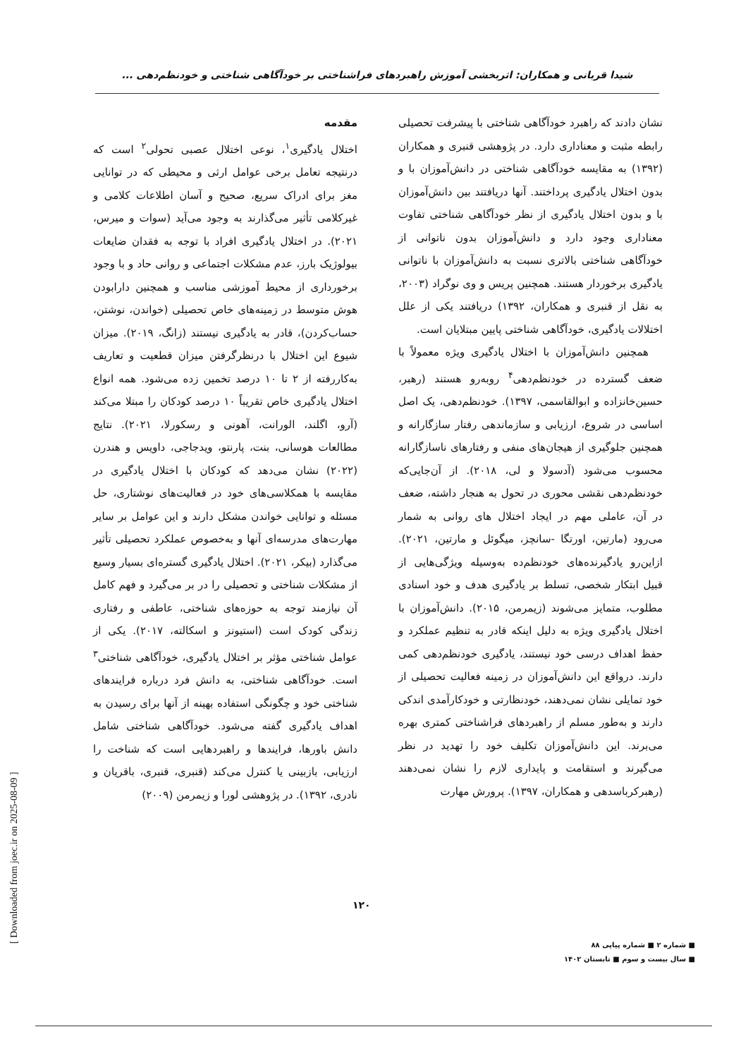شیدا قربانی و همکاران: اثربخشی آموزش راهبردهای فراشناختی بر خودآگاهی شناختی و خودنظم‌دهی ...
مقدمه
اختلال یادگیری<sup>۱</sup>، نوعی اختلال عصبی تحولی<sup>۲</sup> است که درنتیجه تعامل برخی عوامل ارثی و محیطی که در توانایی مغز برای ادراک سریع، صحیح و آسان اطلاعات کلامی و غیرکلامی تأثیر می‌گذارند به وجود می‌آید (سوات و میرس، ۲۰۲۱). در اختلال یادگیری افراد با توجه به فقدان ضایعات بیولوژیک بارز، عدم مشکلات اجتماعی و روانی حاد و با وجود برخورداری از محیط آموزشی مناسب و همچنین دارابودن هوش متوسط در زمینه‌های خاص تحصیلی (خواندن، نوشتن، حساب‌کردن)، قادر به یادگیری نیستند (زانگ، ۲۰۱۹). میزان شیوع این اختلال با درنظرگرفتن میزان قطعیت و تعاریف به‌کاررفته از ۲ تا ۱۰ درصد تخمین زده می‌شود. همه انواع اختلال یادگیری خاص تقریباً ۱۰ درصد کودکان را مبتلا می‌کند (آرو، اگلند، الورانت، آهونی و رسکورلا، ۲۰۲۱). نتایج مطالعات هوسانی، بنت، پارنتو، ویدجاجی، داویس و هندرن (۲۰۲۲) نشان می‌دهد که کودکان با اختلال یادگیری در مقایسه با همکلاسی‌های خود در فعالیت‌های نوشتاری، حل مسئله و توانایی خواندن مشکل دارند و این عوامل بر سایر مهارت‌های مدرسه‌ای آنها و به‌خصوص عملکرد تحصیلی تأثیر می‌گذارد (بیکر، ۲۰۲۱). اختلال یادگیری گستره‌ای بسیار وسیع از مشکلات شناختی و تحصیلی را در بر می‌گیرد و فهم کامل آن نیازمند توجه به حوزه‌های شناختی، عاطفی و رفتاری زندگی کودک است (استیونز و اسکالته، ۲۰۱۷). یکی از عوامل شناختی مؤثر بر اختلال یادگیری، خودآگاهی شناختی<sup>۳</sup> است. خودآگاهی شناختی، به دانش فرد درباره فرایندهای شناختی خود و چگونگی استفاده بهینه از آنها برای رسیدن به اهداف یادگیری گفته می‌شود. خودآگاهی شناختی شامل دانش باورها، فرایندها و راهبردهایی است که شناخت را ارزیابی، بازبینی یا کنترل می‌کند (قنبری، قنبری، باقریان و نادری، ۱۳۹۲). در پژوهشی لورا و زیمرمن (۲۰۰۹)
نشان دادند که راهبرد خودآگاهی شناختی با پیشرفت تحصیلی رابطه مثبت و معناداری دارد. در پژوهشی قنبری و همکاران (۱۳۹۲) به مقایسه خودآگاهی شناختی در دانش‌آموزان با و بدون اختلال یادگیری پرداختند. آنها دریافتند بین دانش‌آموزان با و بدون اختلال یادگیری از نظر خودآگاهی شناختی تفاوت معناداری وجود دارد و دانش‌آموزان بدون ناتوانی از خودآگاهی شناختی بالاتری نسبت به دانش‌آموزان با ناتوانی یادگیری برخوردار هستند. همچنین پریس و وی نوگراد (۲۰۰۳، به نقل از قنبری و همکاران، ۱۳۹۲) دریافتند یکی از علل اختلالات یادگیری، خودآگاهی شناختی پایین مبتلایان است.
همچنین دانش‌آموزان با اختلال یادگیری ویژه معمولاً با ضعف گسترده در خودنظم‌دهی<sup>۴</sup> روبه‌رو هستند (رهبر، حسین‌خانزاده و ابوالقاسمی، ۱۳۹۷). خودنظم‌دهی، یک اصل اساسی در شروع، ارزیابی و سازماندهی رفتار سازگارانه و همچنین جلوگیری از هیجان‌های منفی و رفتارهای ناسازگارانه محسوب می‌شود (آدسولا و لی، ۲۰۱۸). از آن‌جایی‌که خودنظم‌دهی نقشی محوری در تحول به هنجار داشته، ضعف در آن، عاملی مهم در ایجاد اختلال های روانی به شمار می‌رود (مارتین، اورتگا -سانچز، میگوئل و مارتین، ۲۰۲۱). ازاین‌رو یادگیرنده‌های خودنظم‌ده به‌وسیله ویژگی‌هایی از قبیل ابتکار شخصی، تسلط بر یادگیری هدف و خود اسنادی مطلوب، متمایز می‌شوند (زیمرمن، ۲۰۱۵). دانش‌آموزان با اختلال یادگیری ویژه به دلیل اینکه قادر به تنظیم عملکرد و حفظ اهداف درسی خود نیستند، یادگیری خودنظم‌دهی کمی دارند. درواقع این دانش‌آموزان در زمینه فعالیت تحصیلی از خود تمایلی نشان نمی‌دهند، خودنظارتی و خودکارآمدی اندکی دارند و به‌طور مسلم از راهبردهای فراشناختی کمتری بهره می‌برند. این دانش‌آموزان تکلیف خود را تهدید در نظر می‌گیرند و استقامت و پایداری لازم را نشان نمی‌دهند (رهبرکرباسدهی و همکاران، ۱۳۹۷). پرورش مهارت
۱۲۰
■ شماره ۲ ■ شماره پیاپی ۸۸
■ سال بیست و سوم ■ تابستان ۱۴۰۲
[ Downloaded from joec.ir on 2025-08-09 ]